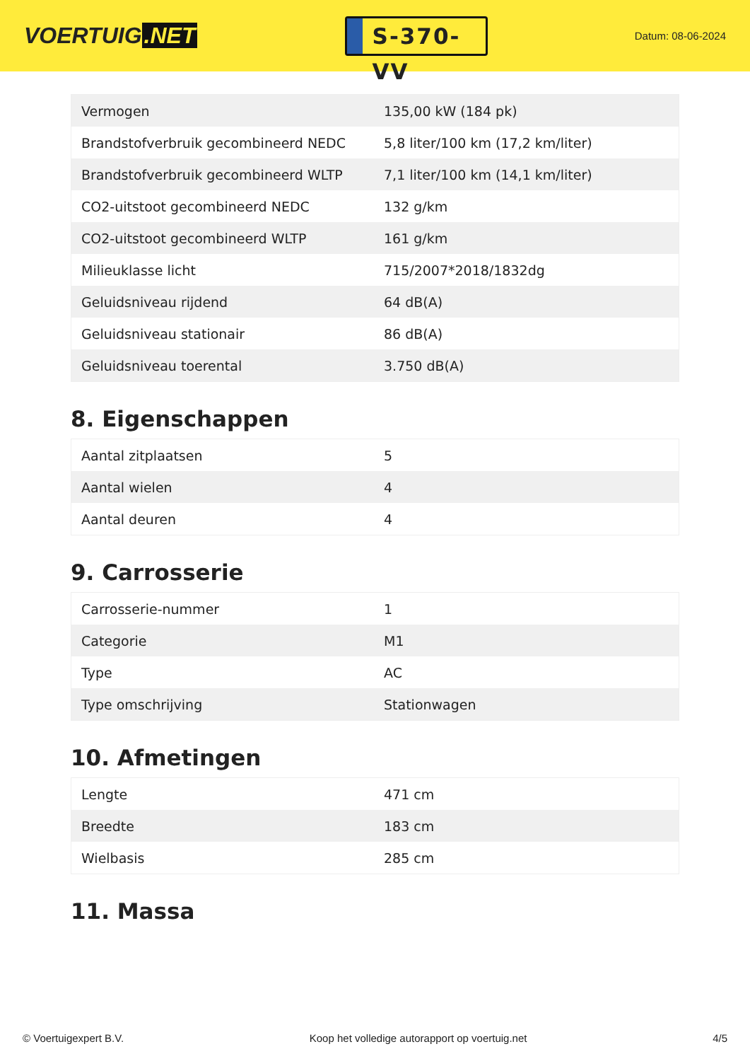VOERTUIG.NET
S-370-VV
Datum: 08-06-2024
| Vermogen | 135,00 kW (184 pk) |
| Brandstofverbruik gecombineerd NEDC | 5,8 liter/100 km (17,2 km/liter) |
| Brandstofverbruik gecombineerd WLTP | 7,1 liter/100 km (14,1 km/liter) |
| CO2-uitstoot gecombineerd NEDC | 132 g/km |
| CO2-uitstoot gecombineerd WLTP | 161 g/km |
| Milieuklasse licht | 715/2007*2018/1832dg |
| Geluidsniveau rijdend | 64 dB(A) |
| Geluidsniveau stationair | 86 dB(A) |
| Geluidsniveau toerental | 3.750 dB(A) |
8. Eigenschappen
| Aantal zitplaatsen | 5 |
| Aantal wielen | 4 |
| Aantal deuren | 4 |
9. Carrosserie
| Carrosserie-nummer | 1 |
| Categorie | M1 |
| Type | AC |
| Type omschrijving | Stationwagen |
10. Afmetingen
| Lengte | 471 cm |
| Breedte | 183 cm |
| Wielbasis | 285 cm |
11. Massa
© Voertuigexpert B.V. Koop het volledige autorapport op voertuig.net 4/5